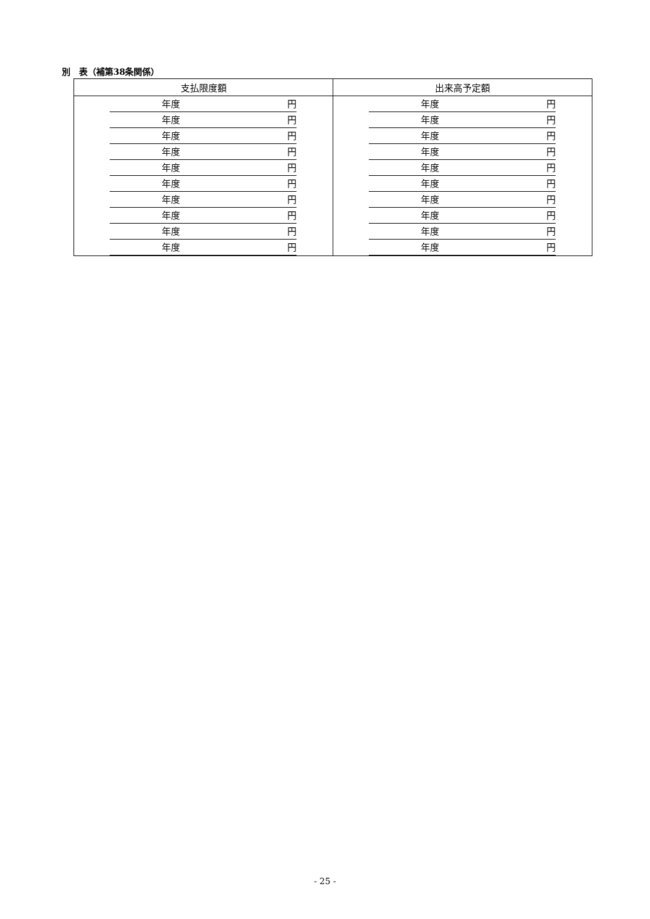別　表（補第38条関係）
| 支払限度額 | 出来高予定額 |
| --- | --- |
| 年度 円 | 年度 円 |
| 年度 円 | 年度 円 |
| 年度 円 | 年度 円 |
| 年度 円 | 年度 円 |
| 年度 円 | 年度 円 |
| 年度 円 | 年度 円 |
| 年度 円 | 年度 円 |
| 年度 円 | 年度 円 |
| 年度 円 | 年度 円 |
| 年度 円 | 年度 円 |
- 25 -